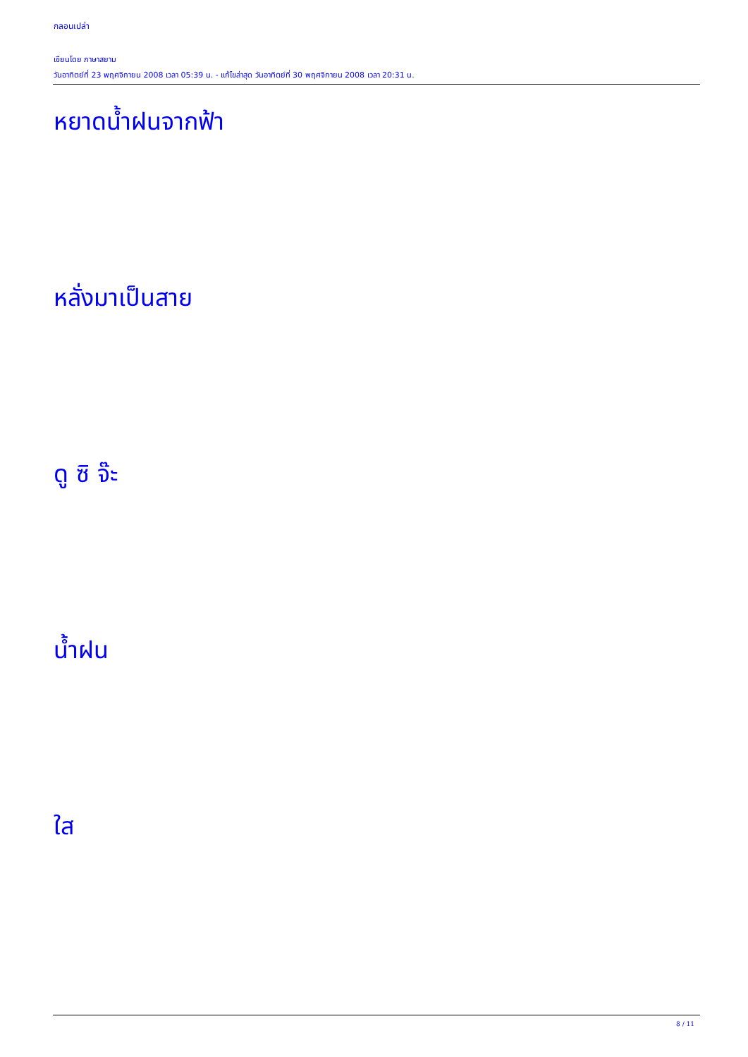กลอนเปล่า
เขียนโดย ภาษาสยาม
วันอาทิตย์ที่ 23 พฤศจิกายน 2008 เวลา 05:39 น. - แก้ไขล่าสุด วันอาทิตย์ที่ 30 พฤศจิกายน 2008 เวลา 20:31 น.
หยาดน้ำฝนจากฟ้า
หลั่งมาเป็นสาย
ดู ซิ จ๊ะ
น้ำฝน
ใส
8 / 11